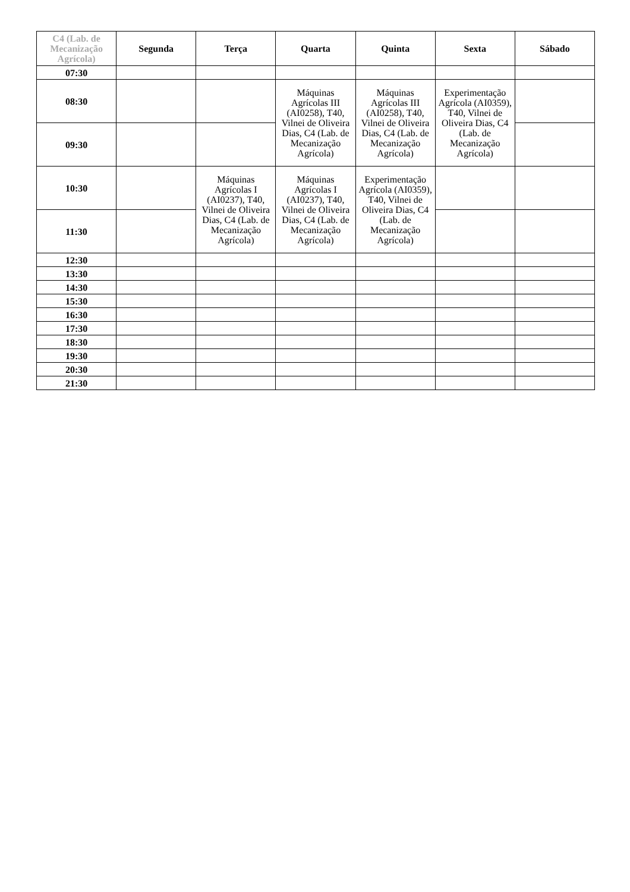| C4 (Lab. de Mecanização Agrícola) | Segunda | Terça | Quarta | Quinta | Sexta | Sábado |
| --- | --- | --- | --- | --- | --- | --- |
| 07:30 | | | | | | |
| 08:30 | | | Máquinas Agrícolas III (AI0258), T40, Vilnei de Oliveira Dias, C4 (Lab. de Mecanização Agrícola) | Máquinas Agrícolas III (AI0258), T40, Vilnei de Oliveira Dias, C4 (Lab. de Mecanização Agrícola) | Experimentação Agrícola (AI0359), T40, Vilnei de Oliveira Dias, C4 (Lab. de Mecanização Agrícola) | |
| 09:30 | | | | | | |
| 10:30 | | Máquinas Agrícolas I (AI0237), T40, Vilnei de Oliveira Dias, C4 (Lab. de Mecanização Agrícola) | Máquinas Agrícolas I (AI0237), T40, Vilnei de Oliveira Dias, C4 (Lab. de Mecanização Agrícola) | Experimentação Agrícola (AI0359), T40, Vilnei de Oliveira Dias, C4 (Lab. de Mecanização Agrícola) | | |
| 11:30 | | | | | | |
| 12:30 | | | | | | |
| 13:30 | | | | | | |
| 14:30 | | | | | | |
| 15:30 | | | | | | |
| 16:30 | | | | | | |
| 17:30 | | | | | | |
| 18:30 | | | | | | |
| 19:30 | | | | | | |
| 20:30 | | | | | | |
| 21:30 | | | | | | |